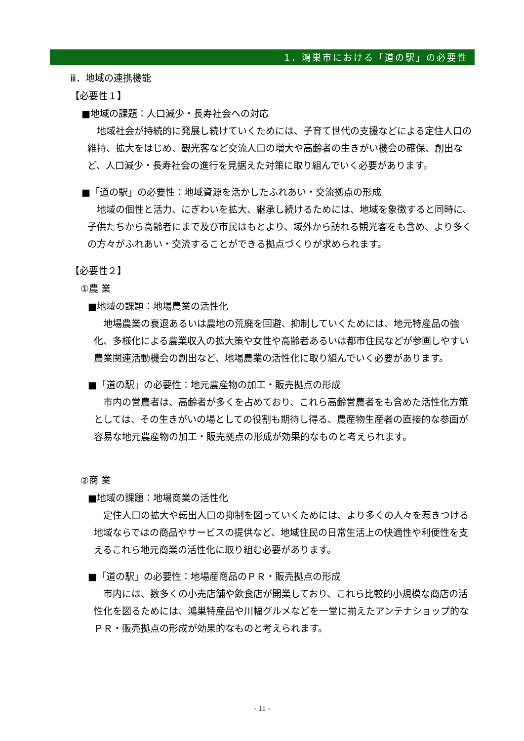1．鴻巣市における「道の駅」の必要性
ⅲ．地域の連携機能
【必要性１】
■地域の課題：人口減少・長寿社会への対応
地域社会が持続的に発展し続けていくためには、子育て世代の支援などによる定住人口の維持、拡大をはじめ、観光客など交流人口の増大や高齢者の生きがい機会の確保、創出など、人口減少・長寿社会の進行を見据えた対策に取り組んでいく必要があります。
■「道の駅」の必要性：地域資源を活かしたふれあい・交流拠点の形成
地域の個性と活力、にぎわいを拡大、継承し続けるためには、地域を象徴すると同時に、子供たちから高齢者にまで及び市民はもとより、域外から訪れる観光客をも含め、より多くの方々がふれあい・交流することができる拠点づくりが求められます。
【必要性２】
①農 業
■地域の課題：地場農業の活性化
地場農業の衰退あるいは農地の荒廃を回避、抑制していくためには、地元特産品の強化、多様化による農業収入の拡大策や女性や高齢者あるいは都市住民などが参画しやすい農業関連活動機会の創出など、地場農業の活性化に取り組んでいく必要があります。
■「道の駅」の必要性：地元農産物の加工・販売拠点の形成
市内の営農者は、高齢者が多くを占めており、これら高齢営農者をも含めた活性化方策としては、その生きがいの場としての役割も期待し得る、農産物生産者の直接的な参画が容易な地元農産物の加工・販売拠点の形成が効果的なものと考えられます。
②商 業
■地域の課題：地場商業の活性化
定住人口の拡大や転出人口の抑制を図っていくためには、より多くの人々を惹きつける地域ならではの商品やサービスの提供など、地域住民の日常生活上の快適性や利便性を支えるこれら地元商業の活性化に取り組む必要があります。
■「道の駅」の必要性：地場産商品のＰＲ・販売拠点の形成
市内には、数多くの小売店舗や飲食店が開業しており、これら比較的小規模な商店の活性化を図るためには、鴻巣特産品や川幅グルメなどを一堂に揃えたアンテナショップ的なＰＲ・販売拠点の形成が効果的なものと考えられます。
- 11 -